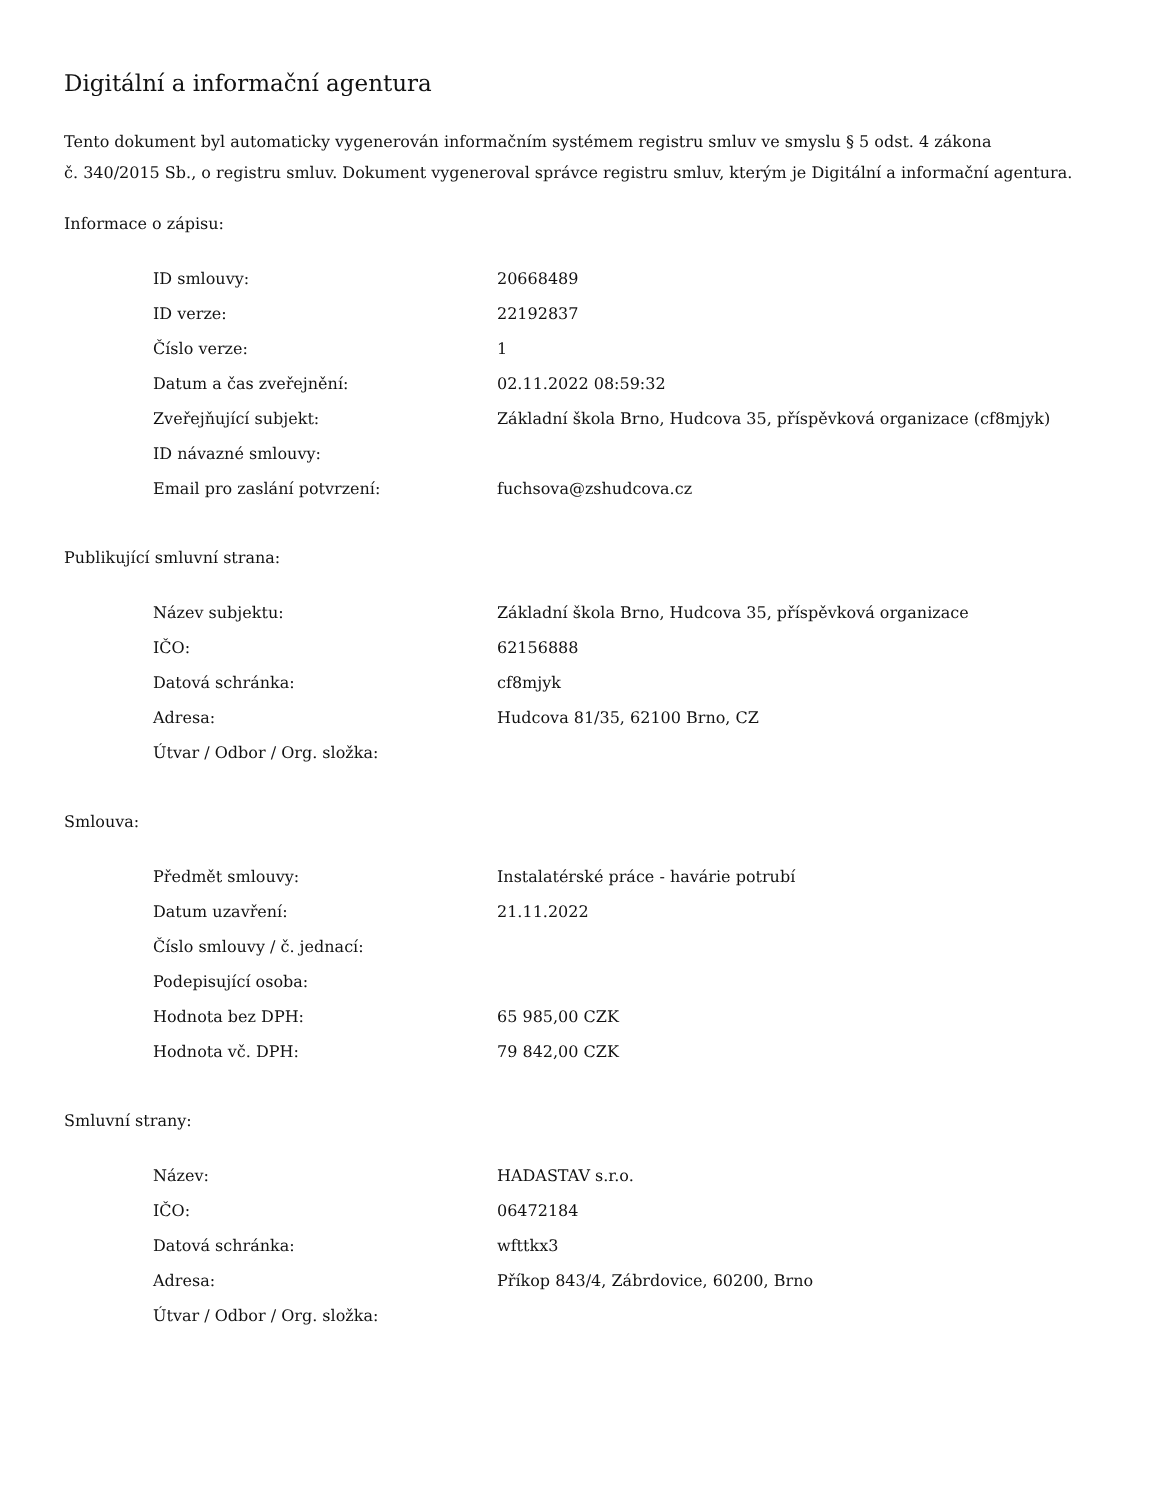Digitální a informační agentura
Tento dokument byl automaticky vygenerován informačním systémem registru smluv ve smyslu § 5 odst. 4 zákona
č. 340/2015 Sb., o registru smluv. Dokument vygeneroval správce registru smluv, kterým je Digitální a informační agentura.
Informace o zápisu:
| ID smlouvy: | 20668489 |
| ID verze: | 22192837 |
| Číslo verze: | 1 |
| Datum a čas zveřejnění: | 02.11.2022 08:59:32 |
| Zveřejňující subjekt: | Základní škola Brno, Hudcova 35, příspěvková organizace (cf8mjyk) |
| ID návazné smlouvy: | |
| Email pro zaslání potvrzení: | fuchsova@zshudcova.cz |
Publikující smluvní strana:
| Název subjektu: | Základní škola Brno, Hudcova 35, příspěvková organizace |
| IČO: | 62156888 |
| Datová schránka: | cf8mjyk |
| Adresa: | Hudcova 81/35, 62100 Brno, CZ |
| Útvar / Odbor / Org. složka: | |
Smlouva:
| Předmět smlouvy: | Instalatérské práce - havárie potrubí |
| Datum uzavření: | 21.11.2022 |
| Číslo smlouvy / č. jednací: | |
| Podepisující osoba: | |
| Hodnota bez DPH: | 65 985,00 CZK |
| Hodnota vč. DPH: | 79 842,00 CZK |
Smluvní strany:
| Název: | HADASTAV s.r.o. |
| IČO: | 06472184 |
| Datová schránka: | wfttkx3 |
| Adresa: | Příkop 843/4, Zábrdovice, 60200, Brno |
| Útvar / Odbor / Org. složka: | |